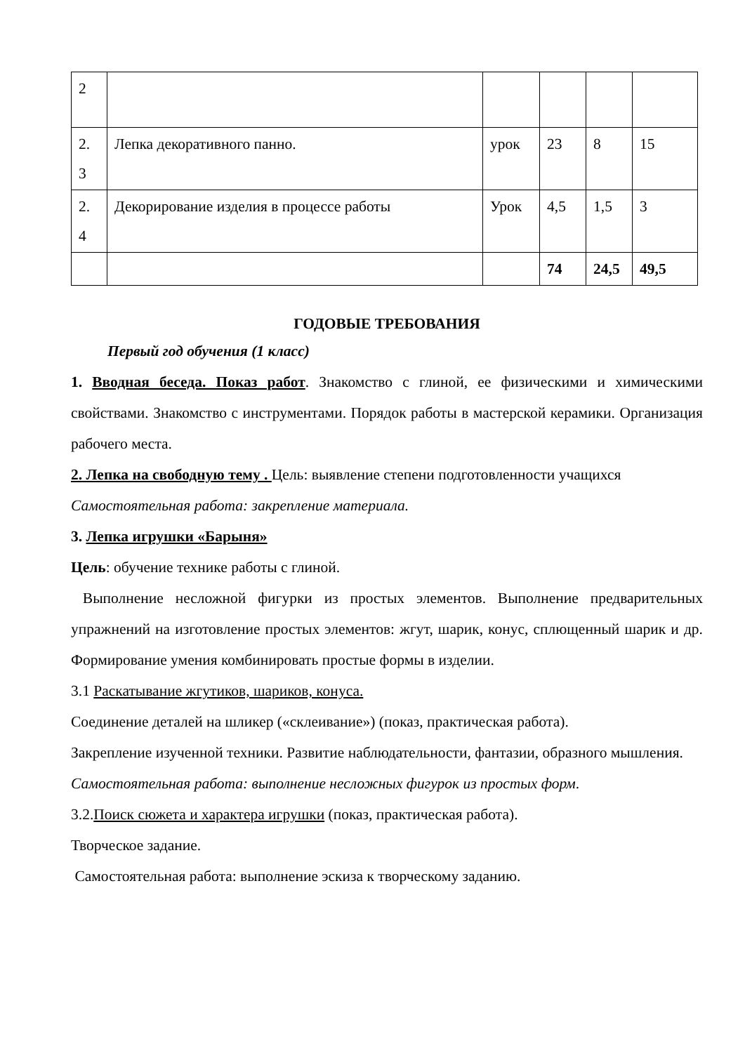| 2 | | | | | |
| 2. 3 | Лепка декоративного панно. | урок | 23 | 8 | 15 |
| 2. 4 | Декорирование изделия в процессе работы | Урок | 4,5 | 1,5 | 3 |
| | | | 74 | 24,5 | 49,5 |
ГОДОВЫЕ ТРЕБОВАНИЯ
Первый год обучения (1 класс)
1. Вводная беседа. Показ работ. Знакомство с глиной, ее физическими и химическими свойствами. Знакомство с инструментами. Порядок работы в мастерской керамики. Организация рабочего места.
2. Лепка на свободную тему . Цель: выявление степени подготовленности учащихся
Самостоятельная работа: закрепление материала.
3. Лепка игрушки «Барыня»
Цель: обучение технике работы с глиной.
Выполнение несложной фигурки из простых элементов. Выполнение предварительных упражнений на изготовление простых элементов: жгут, шарик, конус, сплющенный шарик и др. Формирование умения комбинировать простые формы в изделии.
3.1 Раскатывание жгутиков, шариков, конуса.
Соединение деталей на шликер («склеивание») (показ, практическая работа).
Закрепление изученной техники. Развитие наблюдательности, фантазии, образного мышления.
Самостоятельная работа: выполнение несложных фигурок из простых форм.
3.2.Поиск сюжета и характера игрушки (показ, практическая работа).
Творческое задание.
Самостоятельная работа: выполнение эскиза к творческому заданию.